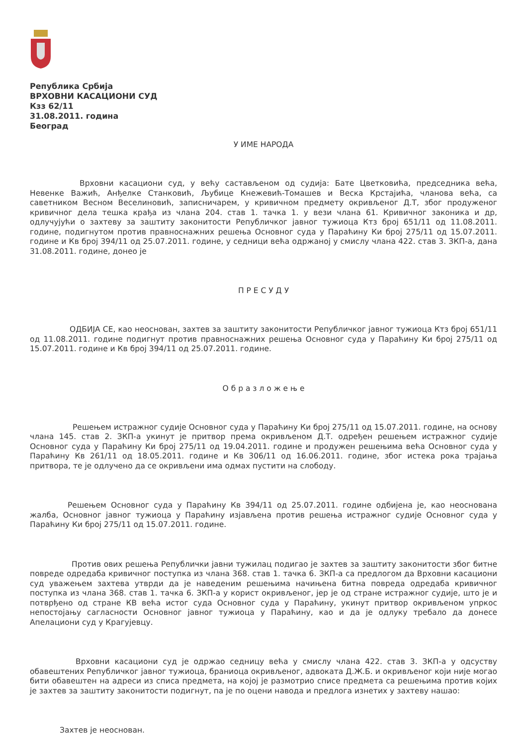Република Србија
ВРХОВНИ КАСАЦИОНИ СУД
Кзз 62/11
31.08.2011. година
Београд
У ИМЕ НАРОДА
Врховни касациони суд, у већу састављеном од судија: Бате Цветковића, председника већа, Невенке Важић, Анђелке Станковић, Љубице Кнежевић-Томашев и Веска Крстајића, чланова већа, са саветником Весном Веселиновић, записничарем, у кривичном предмету окривљеног Д.Т, због продуженог кривичног дела тешка крађа из члана 204. став 1. тачка 1. у вези члана 61. Кривичног законика и др, одлучујући о захтеву за заштиту законитости Републичког јавног тужиоца Ктз број 651/11 од 11.08.2011. године, подигнутом против правноснажних решења Основног суда у Параћину Ки број 275/11 од 15.07.2011. године и Кв број 394/11 од 25.07.2011. године, у седници већа одржаној у смислу члана 422. став 3. ЗКП-а, дана 31.08.2011. године, донео је
П Р Е С У Д У
ОДБИЈА СЕ, као неоснован, захтев за заштиту законитости Републичког јавног тужиоца Ктз број 651/11 од 11.08.2011. године подигнут против правноснажних решења Основног суда у Параћину Ки број 275/11 од 15.07.2011. године и Кв број 394/11 од 25.07.2011. године.
О б р а з л о ж е њ е
Решењем истражног судије Основног суда у Параћину Ки број 275/11 од 15.07.2011. године, на основу члана 145. став 2. ЗКП-а укинут је притвор према окривљеном Д.Т. одређен решењем истражног судије Основног суда у Параћину Ки број 275/11 од 19.04.2011. године и продужен решењима већа Основног суда у Параћину Кв 261/11 од 18.05.2011. године и Кв 306/11 од 16.06.2011. године, због истека рока трајања притвора, те је одлучено да се окривљени има одмах пустити на слободу.
Решењем Основног суда у Параћину Кв 394/11 од 25.07.2011. године одбијена је, као неоснована жалба, Основног јавног тужиоца у Параћину изјављена против решења истражног судије Основног суда у Параћину Ки број 275/11 од 15.07.2011. године.
Против ових решења Републички јавни тужилац подигао је захтев за заштиту законитости због битне повреде одредаба кривичног поступка из члана 368. став 1. тачка 6. ЗКП-а са предлогом да Врховни касациони суд уважењем захтева утврди да је наведеним решењима начињена битна повреда одредаба кривичног поступка из члана 368. став 1. тачка 6. ЗКП-а у корист окривљеног, јер је од стране истражног судије, што је и потврђено од стране КВ већа истог суда Основног суда у Параћину, укинут притвор окривљеном упркос непостојању сагласности Основног јавног тужиоца у Параћину, као и да је одлуку требало да донесе Апелациони суд у Крагујевцу.
Врховни касациони суд је одржао седницу већа у смислу члана 422. став 3. ЗКП-а у одсуству обавештених Републичког јавног тужиоца, браниоца окривљеног, адвоката Д.Ж.Б. и окривљеног који није могао бити обавештен на адреси из списа предмета, на којој је размотрио списе предмета са решењима против којих је захтев за заштиту законитости подигнут, па је по оцени навода и предлога изнетих у захтеву нашао:
Захтев је неоснован.